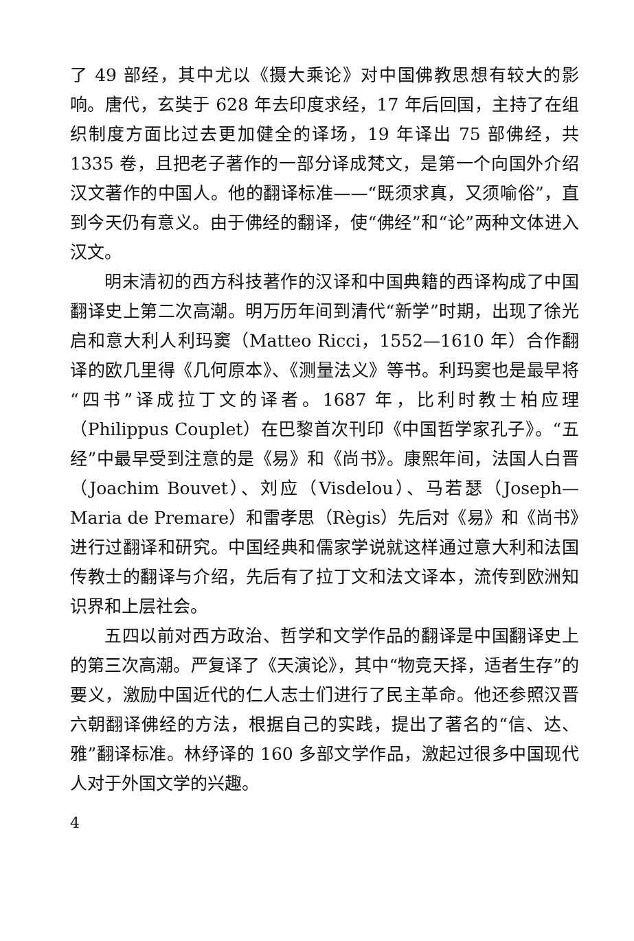了 49 部经，其中尤以《摄大乘论》对中国佛教思想有较大的影响。唐代，玄奘于 628 年去印度求经，17 年后回国，主持了在组织制度方面比过去更加健全的译场，19 年译出 75 部佛经，共 1335 卷，且把老子著作的一部分译成梵文，是第一个向国外介绍汉文著作的中国人。他的翻译标准——“既须求真，又须喻俗”，直到今天仍有意义。由于佛经的翻译，使“佛经”和“论”两种文体进入汉文。
明末清初的西方科技著作的汉译和中国典籍的西译构成了中国翻译史上第二次高潮。明万历年间到清代“新学”时期，出现了徐光启和意大利人利玛窦（Matteo Ricci，1552—1610 年）合作翻译的欧几里得《几何原本》、《测量法义》等书。利玛窦也是最早将“四书”译成拉丁文的译者。1687 年，比利时教士柏应理（Philippus Couplet）在巴黎首次刊印《中国哲学家孔子》。“五经”中最早受到注意的是《易》和《尚书》。康熙年间，法国人白晋（Joachim Bouvet）、刘应（Visdelou）、马若瑟（Joseph—Maria de Premare）和雷孝思（Règis）先后对《易》和《尚书》进行过翻译和研究。中国经典和儒家学说就这样通过意大利和法国传教士的翻译与介绍，先后有了拉丁文和法文译本，流传到欧洲知识界和上层社会。
五四以前对西方政治、哲学和文学作品的翻译是中国翻译史上的第三次高潮。严复译了《天演论》，其中“物竞天择，适者生存”的要义，激励中国近代的仁人志士们进行了民主革命。他还参照汉晋六朝翻译佛经的方法，根据自己的实践，提出了著名的“信、达、雅”翻译标准。林纾译的 160 多部文学作品，激起过很多中国现代人对于外国文学的兴趣。
4